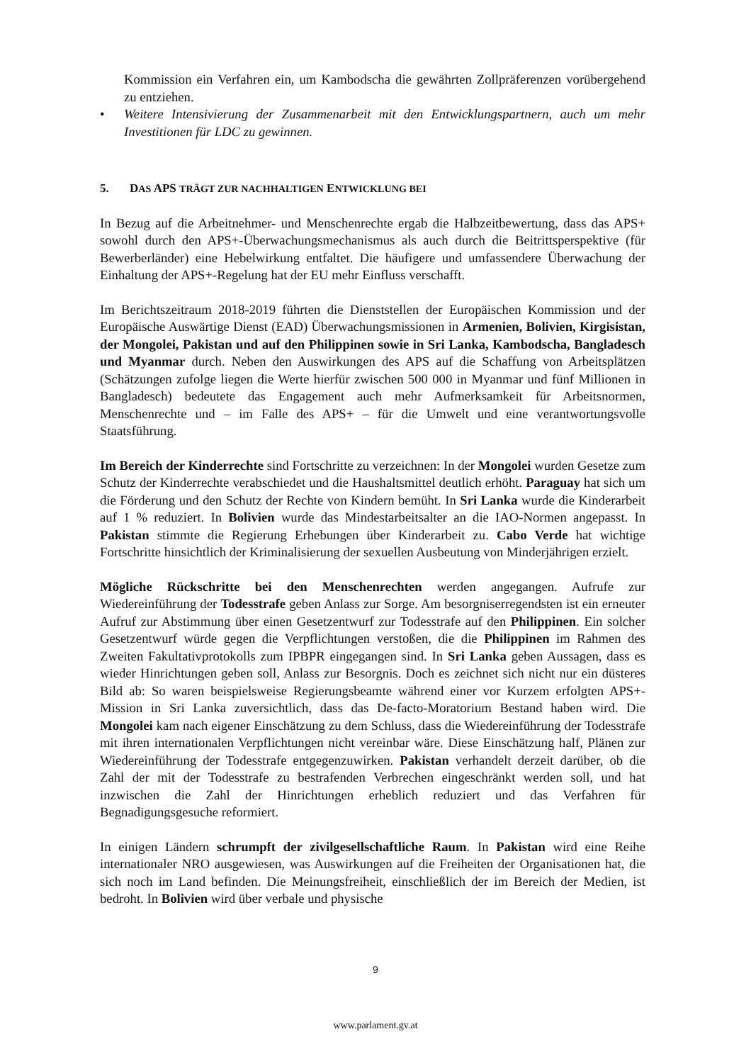Kommission ein Verfahren ein, um Kambodscha die gewährten Zollpräferenzen vorübergehend zu entziehen.
• Weitere Intensivierung der Zusammenarbeit mit den Entwicklungspartnern, auch um mehr Investitionen für LDC zu gewinnen.
5. DAS APS TRÄGT ZUR NACHHALTIGEN ENTWICKLUNG BEI
In Bezug auf die Arbeitnehmer- und Menschenrechte ergab die Halbzeitbewertung, dass das APS+ sowohl durch den APS+-Überwachungsmechanismus als auch durch die Beitrittsperspektive (für Bewerberländer) eine Hebelwirkung entfaltet. Die häufigere und umfassendere Überwachung der Einhaltung der APS+-Regelung hat der EU mehr Einfluss verschafft.
Im Berichtszeitraum 2018-2019 führten die Dienststellen der Europäischen Kommission und der Europäische Auswärtige Dienst (EAD) Überwachungsmissionen in Armenien, Bolivien, Kirgisistan, der Mongolei, Pakistan und auf den Philippinen sowie in Sri Lanka, Kambodscha, Bangladesch und Myanmar durch. Neben den Auswirkungen des APS auf die Schaffung von Arbeitsplätzen (Schätzungen zufolge liegen die Werte hierfür zwischen 500 000 in Myanmar und fünf Millionen in Bangladesch) bedeutete das Engagement auch mehr Aufmerksamkeit für Arbeitsnormen, Menschenrechte und – im Falle des APS+ – für die Umwelt und eine verantwortungsvolle Staatsführung.
Im Bereich der Kinderrechte sind Fortschritte zu verzeichnen: In der Mongolei wurden Gesetze zum Schutz der Kinderrechte verabschiedet und die Haushaltsmittel deutlich erhöht. Paraguay hat sich um die Förderung und den Schutz der Rechte von Kindern bemüht. In Sri Lanka wurde die Kinderarbeit auf 1 % reduziert. In Bolivien wurde das Mindestarbeitsalter an die IAO-Normen angepasst. In Pakistan stimmte die Regierung Erhebungen über Kinderarbeit zu. Cabo Verde hat wichtige Fortschritte hinsichtlich der Kriminalisierung der sexuellen Ausbeutung von Minderjährigen erzielt.
Mögliche Rückschritte bei den Menschenrechten werden angegangen. Aufrufe zur Wiedereinführung der Todesstrafe geben Anlass zur Sorge. Am besorgniserregendsten ist ein erneuter Aufruf zur Abstimmung über einen Gesetzentwurf zur Todesstrafe auf den Philippinen. Ein solcher Gesetzentwurf würde gegen die Verpflichtungen verstoßen, die die Philippinen im Rahmen des Zweiten Fakultativprotokolls zum IPBPR eingegangen sind. In Sri Lanka geben Aussagen, dass es wieder Hinrichtungen geben soll, Anlass zur Besorgnis. Doch es zeichnet sich nicht nur ein düsteres Bild ab: So waren beispielsweise Regierungsbeamte während einer vor Kurzem erfolgten APS+-Mission in Sri Lanka zuversichtlich, dass das De-facto-Moratorium Bestand haben wird. Die Mongolei kam nach eigener Einschätzung zu dem Schluss, dass die Wiedereinführung der Todesstrafe mit ihren internationalen Verpflichtungen nicht vereinbar wäre. Diese Einschätzung half, Plänen zur Wiedereinführung der Todesstrafe entgegenzuwirken. Pakistan verhandelt derzeit darüber, ob die Zahl der mit der Todesstrafe zu bestrafenden Verbrechen eingeschränkt werden soll, und hat inzwischen die Zahl der Hinrichtungen erheblich reduziert und das Verfahren für Begnadigungsgesuche reformiert.
In einigen Ländern schrumpft der zivilgesellschaftliche Raum. In Pakistan wird eine Reihe internationaler NRO ausgewiesen, was Auswirkungen auf die Freiheiten der Organisationen hat, die sich noch im Land befinden. Die Meinungsfreiheit, einschließlich der im Bereich der Medien, ist bedroht. In Bolivien wird über verbale und physische
9
www.parlament.gv.at